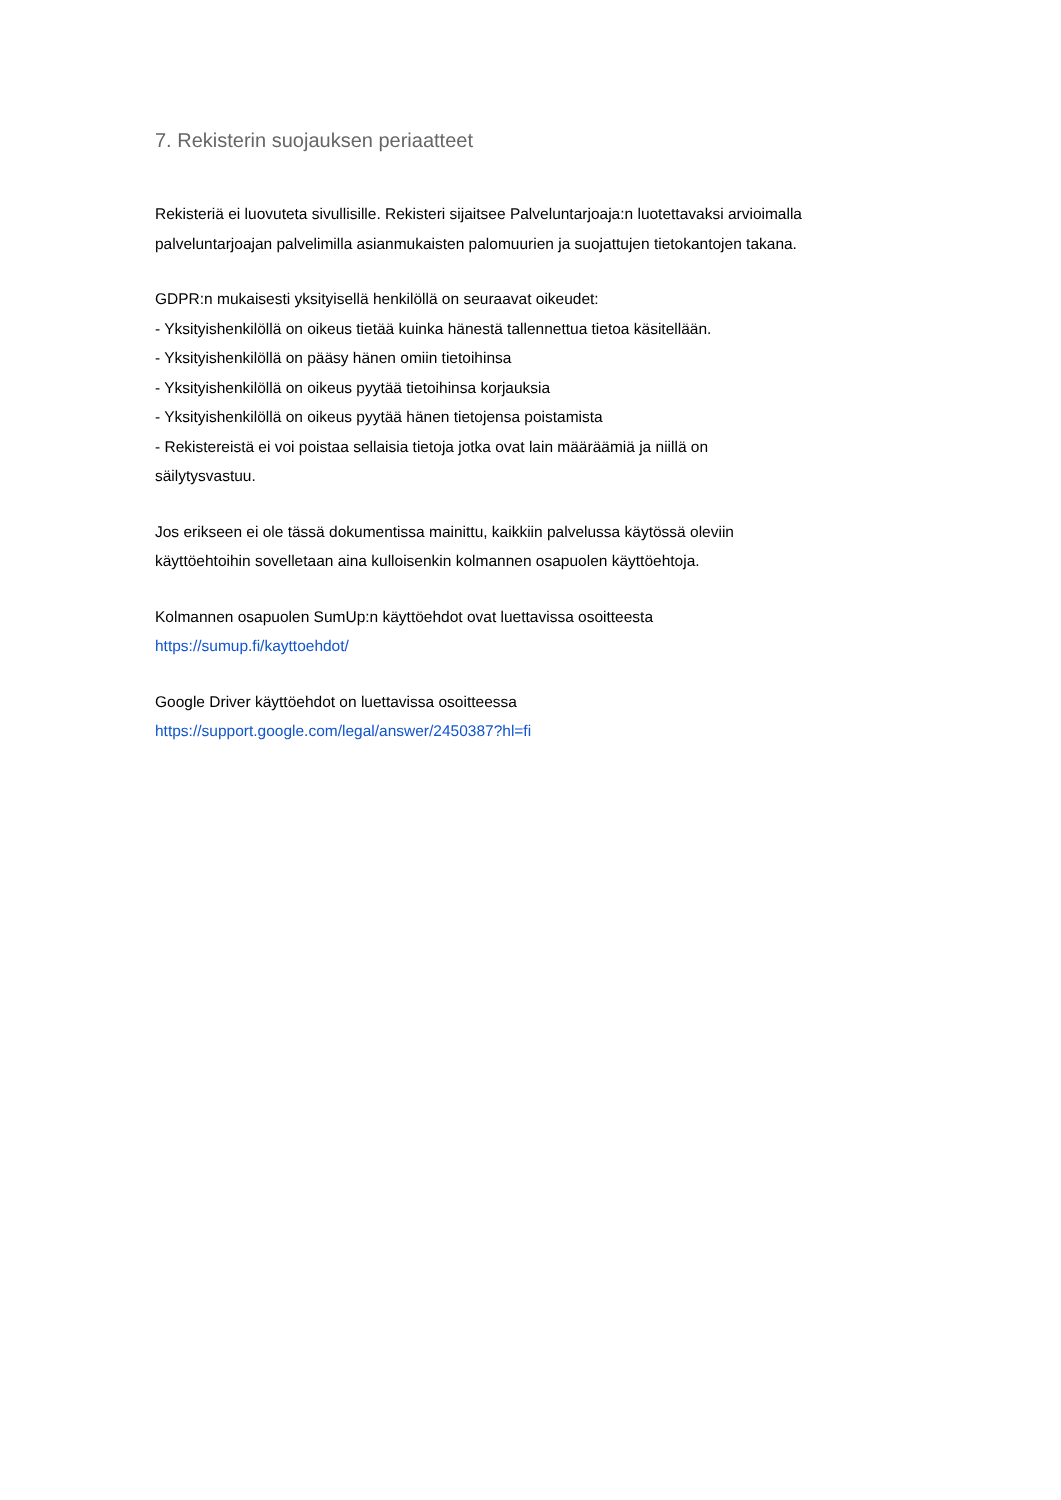7. Rekisterin suojauksen periaatteet
Rekisteriä ei luovuteta sivullisille. Rekisteri sijaitsee Palveluntarjoaja:n luotettavaksi arvioimalla palveluntarjoajan palvelimilla asianmukaisten palomuurien ja suojattujen tietokantojen takana.
GDPR:n mukaisesti yksityisellä henkilöllä on seuraavat oikeudet:
- Yksityishenkilöllä on oikeus tietää kuinka hänestä tallennettua tietoa käsitellään.
- Yksityishenkilöllä on pääsy hänen omiin tietoihinsa
- Yksityishenkilöllä on oikeus pyytää tietoihinsa korjauksia
- Yksityishenkilöllä on oikeus pyytää hänen tietojensa poistamista
- Rekistereistä ei voi poistaa sellaisia tietoja jotka ovat lain määräämiä ja niillä on
säilytysvastuu.
Jos erikseen ei ole tässä dokumentissa mainittu, kaikkiin palvelussa käytössä oleviin
käyttöehtoihin sovelletaan aina kulloisenkin kolmannen osapuolen käyttöehtoja.
Kolmannen osapuolen SumUp:n käyttöehdot ovat luettavissa osoitteesta
https://sumup.fi/kayttoehdot/
Google Driver käyttöehdot on luettavissa osoitteessa
https://support.google.com/legal/answer/2450387?hl=fi